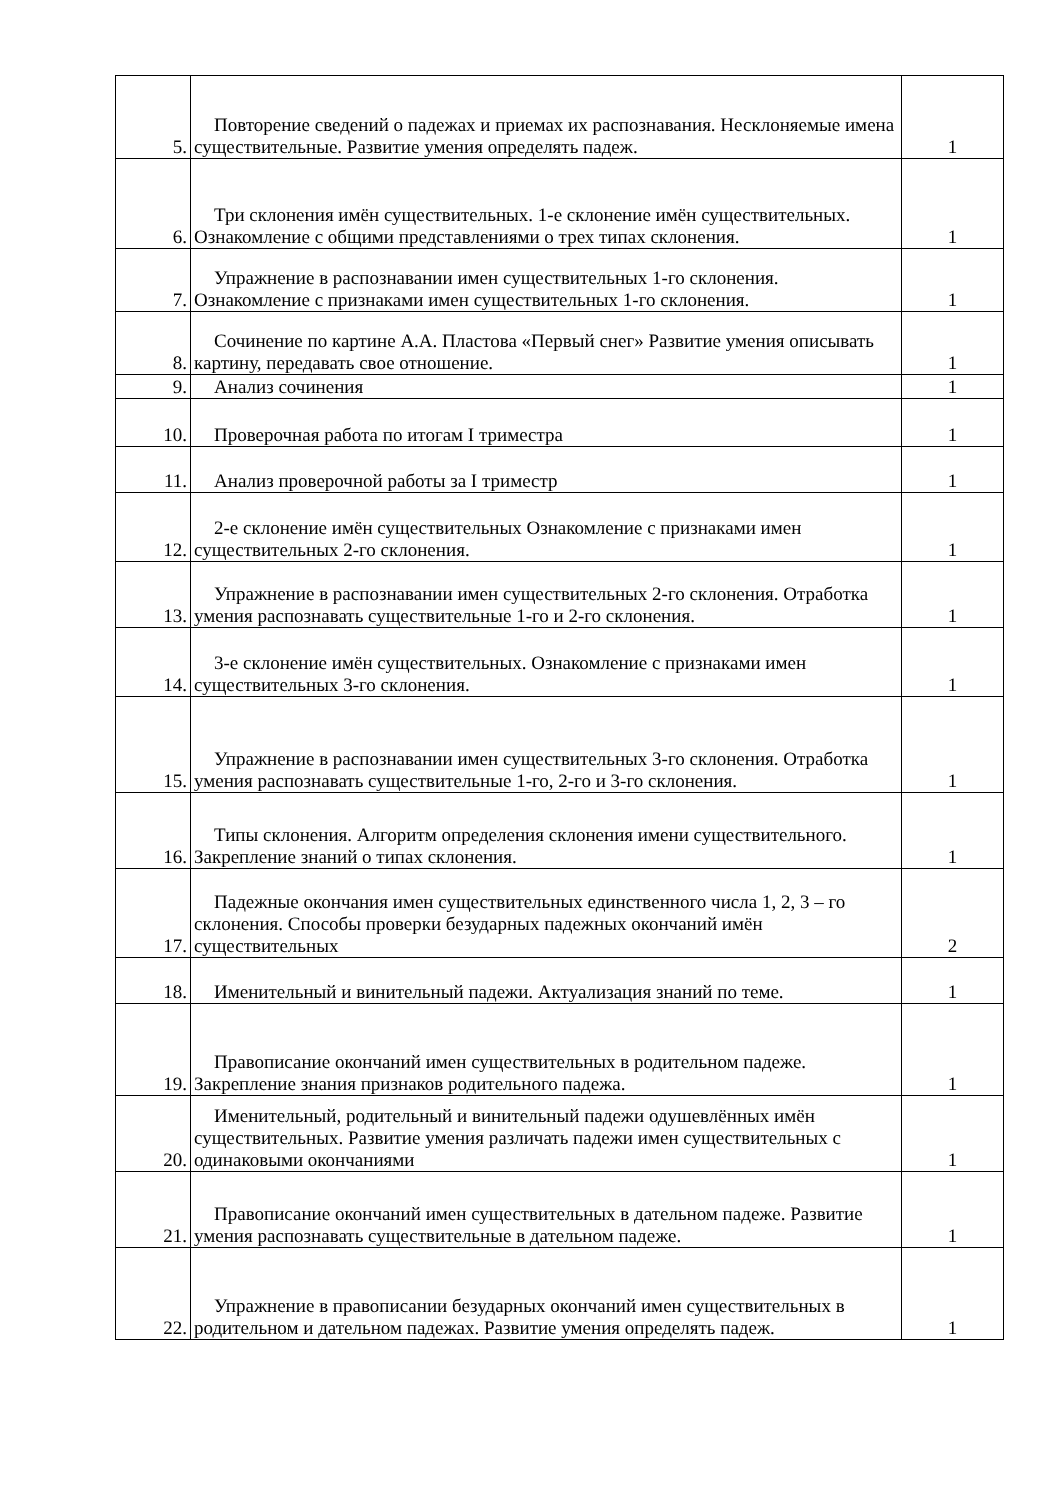| 5. | Повторение сведений о падежах и приемах их распознавания. Несклоняемые имена существительные. Развитие умения определять падеж. | 1 |
| 6. | Три склонения имён существительных. 1-е склонение имён существительных. Ознакомление с общими представлениями о трех типах склонения. | 1 |
| 7. | Упражнение в распознавании имен существительных 1-го склонения. Ознакомление с признаками имен существительных 1-го склонения. | 1 |
| 8. | Сочинение по картине А.А. Пластова «Первый снег» Развитие умения описывать картину, передавать свое отношение. | 1 |
| 9. | Анализ сочинения | 1 |
| 10. | Проверочная работа по итогам I триместра | 1 |
| 11. | Анализ проверочной работы за I триместр | 1 |
| 12. | 2-е склонение имён существительных Ознакомление с признаками имен существительных 2-го склонения. | 1 |
| 13. | Упражнение в распознавании имен существительных 2-го склонения. Отработка умения распознавать существительные 1-го и 2-го склонения. | 1 |
| 14. | 3-е склонение имён существительных. Ознакомление с признаками имен существительных 3-го склонения. | 1 |
| 15. | Упражнение в распознавании имен существительных 3-го склонения. Отработка умения распознавать существительные 1-го, 2-го и 3-го склонения. | 1 |
| 16. | Типы склонения. Алгоритм определения склонения имени существительного. Закрепление знаний о типах склонения. | 1 |
| 17. | Падежные окончания имен существительных единственного числа 1, 2, 3 – го склонения. Способы проверки безударных падежных окончаний имён существительных | 2 |
| 18. | Именительный и винительный падежи. Актуализация знаний по теме. | 1 |
| 19. | Правописание окончаний имен существительных в родительном падеже. Закрепление знания признаков родительного падежа. | 1 |
| 20. | Именительный, родительный и винительный падежи одушевлённых имён существительных. Развитие умения различать падежи имен существительных с одинаковыми окончаниями | 1 |
| 21. | Правописание окончаний имен существительных в дательном падеже. Развитие умения распознавать существительные в дательном падеже. | 1 |
| 22. | Упражнение в правописании безударных окончаний имен существительных в родительном и дательном падежах. Развитие умения определять падеж. | 1 |